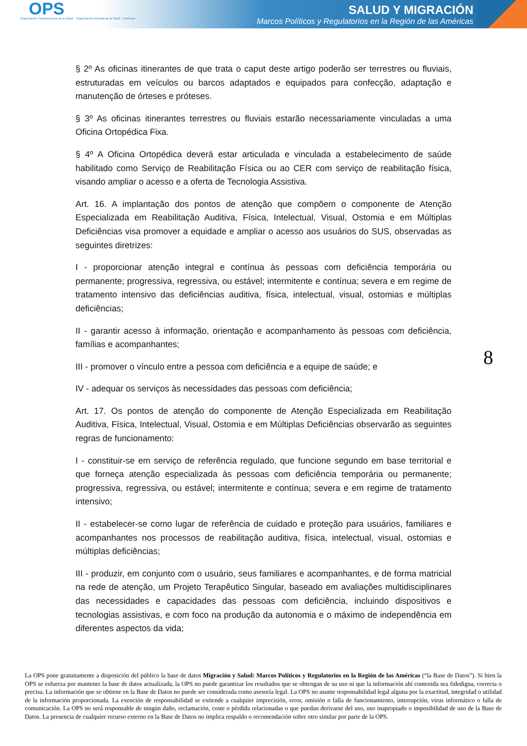OPS
Organización Panamericana de la Salud · Organización Mundial de la Salud · Américas
SALUD Y MIGRACIÓN
Marcos Políticos y Regulatorios en la Región de las Américas
§ 2º As oficinas itinerantes de que trata o caput deste artigo poderão ser terrestres ou fluviais, estruturadas em veículos ou barcos adaptados e equipados para confecção, adaptação e manutenção de órteses e próteses.
§ 3º As oficinas itinerantes terrestres ou fluviais estarão necessariamente vinculadas a uma Oficina Ortopédica Fixa.
§ 4º A Oficina Ortopédica deverá estar articulada e vinculada a estabelecimento de saúde habilitado como Serviço de Reabilitação Física ou ao CER com serviço de reabilitação física, visando ampliar o acesso e a oferta de Tecnologia Assistiva.
Art. 16. A implantação dos pontos de atenção que compõem o componente de Atenção Especializada em Reabilitação Auditiva, Física, Intelectual, Visual, Ostomia e em Múltiplas Deficiências visa promover a equidade e ampliar o acesso aos usuários do SUS, observadas as seguintes diretrizes:
I - proporcionar atenção integral e contínua às pessoas com deficiência temporária ou permanente; progressiva, regressiva, ou estável; intermitente e contínua; severa e em regime de tratamento intensivo das deficiências auditiva, física, intelectual, visual, ostomias e múltiplas deficiências;
II - garantir acesso à informação, orientação e acompanhamento às pessoas com deficiência, famílias e acompanhantes;
III - promover o vínculo entre a pessoa com deficiência e a equipe de saúde; e
IV - adequar os serviços às necessidades das pessoas com deficiência;
Art. 17. Os pontos de atenção do componente de Atenção Especializada em Reabilitação Auditiva, Física, Intelectual, Visual, Ostomia e em Múltiplas Deficiências observarão as seguintes regras de funcionamento:
I - constituir-se em serviço de referência regulado, que funcione segundo em base territorial e que forneça atenção especializada às pessoas com deficiência temporária ou permanente; progressiva, regressiva, ou estável; intermitente e contínua; severa e em regime de tratamento intensivo;
II - estabelecer-se como lugar de referência de cuidado e proteção para usuários, familiares e acompanhantes nos processos de reabilitação auditiva, física, intelectual, visual, ostomias e múltiplas deficiências;
III - produzir, em conjunto com o usuário, seus familiares e acompanhantes, e de forma matricial na rede de atenção, um Projeto Terapêutico Singular, baseado em avaliações multidisciplinares das necessidades e capacidades das pessoas com deficiência, incluindo dispositivos e tecnologias assistivas, e com foco na produção da autonomia e o máximo de independência em diferentes aspectos da vida;
8
La OPS pone gratuitamente a disposición del público la base de datos Migración y Salud: Marcos Políticos y Regulatorios en la Región de las Américas (“la Base de Datos”). Si bien la OPS se esfuerza por mantener la base de datos actualizada, la OPS no puede garantizar los resultados que se obtengan de su uso ni que la información ahí contenida sea fidedigna, correcta o precisa. La información que se obtiene en la Base de Datos no puede ser considerada como asesoría legal. La OPS no asume responsabilidad legal alguna por la exactitud, integridad o utilidad de la información proporcionada. La exención de responsabilidad se extiende a cualquier imprecisión, error, omisión o falla de funcionamiento, interrupción, virus informático o falla de comunicación. La OPS no será responsable de ningún daño, reclamación, coste o pérdida relacionadas o que puedan derivarse del uso, uso inapropiado o imposibilidad de uso de la Base de Datos. La presencia de cualquier recurso externo en la Base de Datos no implica respaldo o recomendación sobre otro similar por parte de la OPS.